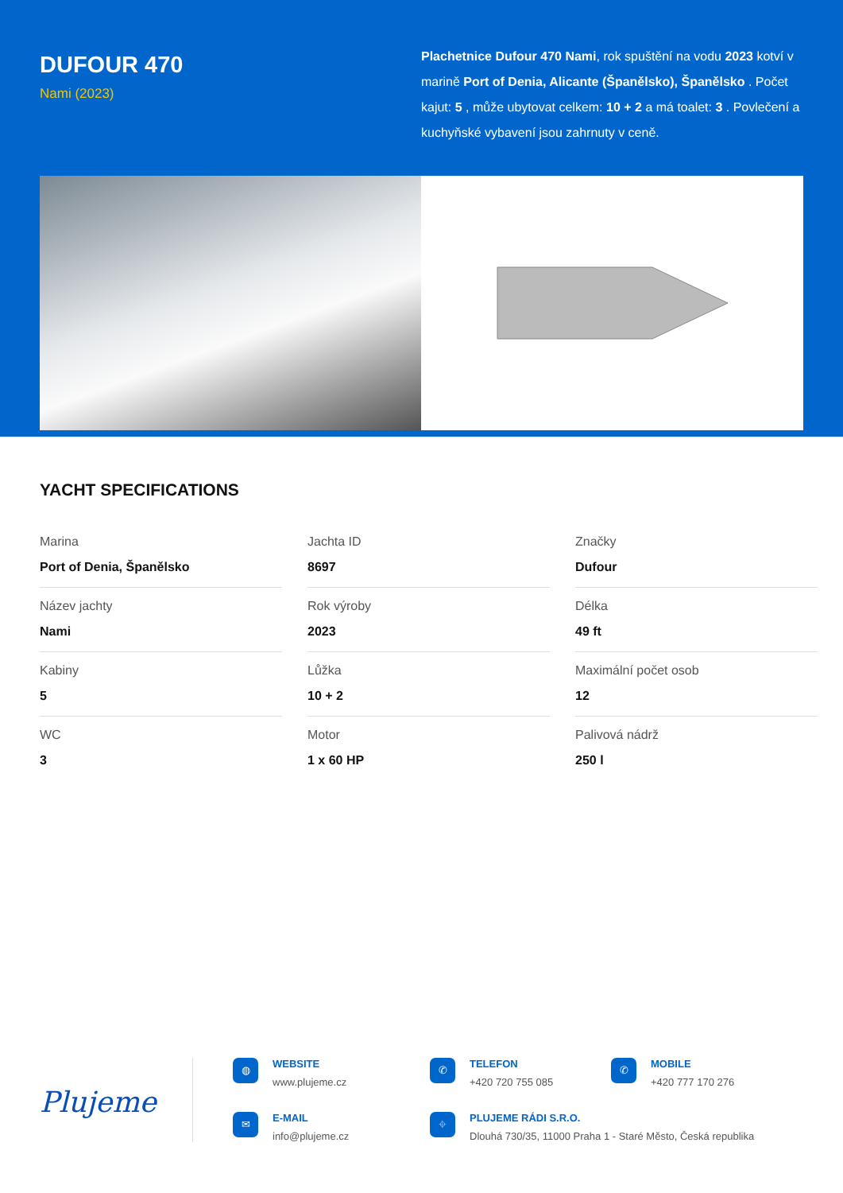DUFOUR 470
Nami (2023)
Plachetnice Dufour 470 Nami, rok spuštění na vodu 2023 kotví v marině Port of Denia, Alicante (Španělsko), Španělsko . Počet kajut: 5 , může ubytovat celkem: 10 + 2 a má toalet: 3 . Povlečení a kuchyňské vybavení jsou zahrnuty v ceně.
YACHT SPECIFICATIONS
| Marina Port of Denia, Španělsko | Jachta ID 8697 | Značky Dufour |
| Název jachty Nami | Rok výroby 2023 | Délka 49 ft |
| Kabiny 5 | Lůžka 10 + 2 | Maximální počet osob 12 |
| WC 3 | Motor 1 x 60 HP | Palivová nádrž 250 l |
Plujeme
◍
WEBSITE
www.plujeme.cz
✆
TELEFON
+420 720 755 085
✆
MOBILE
+420 777 170 276
✉
E-MAIL
info@plujeme.cz
⌖
PLUJEME RÁDI S.R.O.
Dlouhá 730/35, 11000 Praha 1 - Staré Město, Česká republika